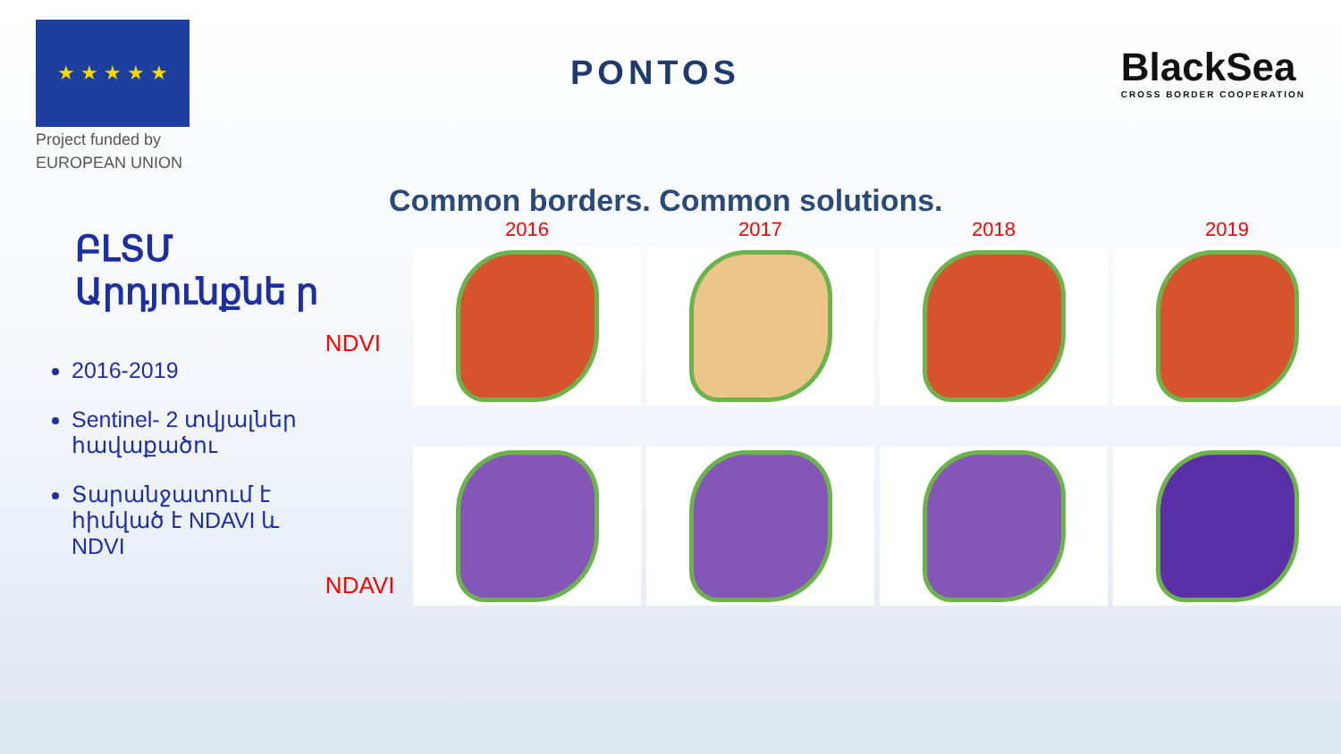★ ★ ★ ★ ★
Project funded by
EUROPEAN UNION
PONTOS
BlackSea
CROSS BORDER COOPERATION
Common borders. Common solutions.
ԲԼՏՄ Արդյունքնե ր
2016-2019
Sentinel- 2 տվյալներ հավաքածու
Տարանջատում է հիմված է NDAVI և NDVI
NDVI
NDAVI
2016
2017
2018
2019